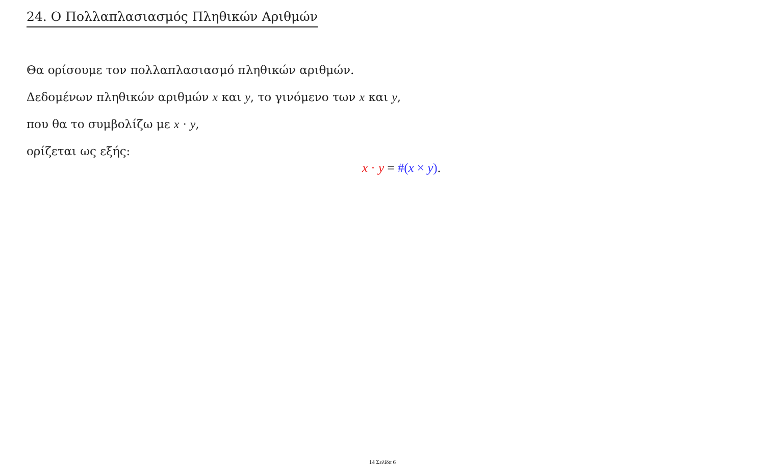24. Ο Πολλαπλασιασμός Πληθικών Αριθμών
Θα ορίσουμε τον πολλαπλασιασμό πληθικών αριθμών.
Δεδομένων πληθικών αριθμών x και y, το γινόμενο των x και y,
που θα το συμβολίζω με x · y,
ορίζεται ως εξής:
x · y = #(x × y).
14 Σελίδα 6